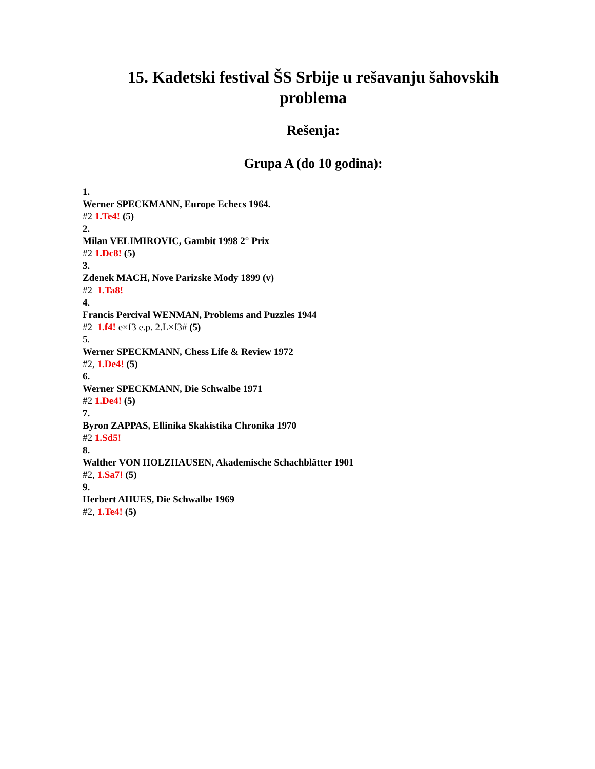15. Kadetski festival ŠS Srbije u rešavanju šahovskih problema
Rešenja:
Grupa A (do 10 godina):
1.
Werner SPECKMANN, Europe Echecs 1964.
#2 1.Te4! (5)
2.
Milan VELIMIROVIC, Gambit 1998 2° Prix
#2 1.Dc8! (5)
3.
Zdenek MACH, Nove Parizske Mody 1899 (v)
#2 1.Ta8!
4.
Francis Percival WENMAN, Problems and Puzzles 1944
#2 1.f4! e×f3 e.p. 2.L×f3# (5)
5.
Werner SPECKMANN, Chess Life & Review 1972
#2, 1.De4! (5)
6.
Werner SPECKMANN, Die Schwalbe 1971
#2 1.De4! (5)
7.
Byron ZAPPAS, Ellinika Skakistika Chronika 1970
#2 1.Sd5!
8.
Walther VON HOLZHAUSEN, Akademische Schachblätter 1901
#2, 1.Sa7! (5)
9.
Herbert AHUES, Die Schwalbe 1969
#2, 1.Te4! (5)